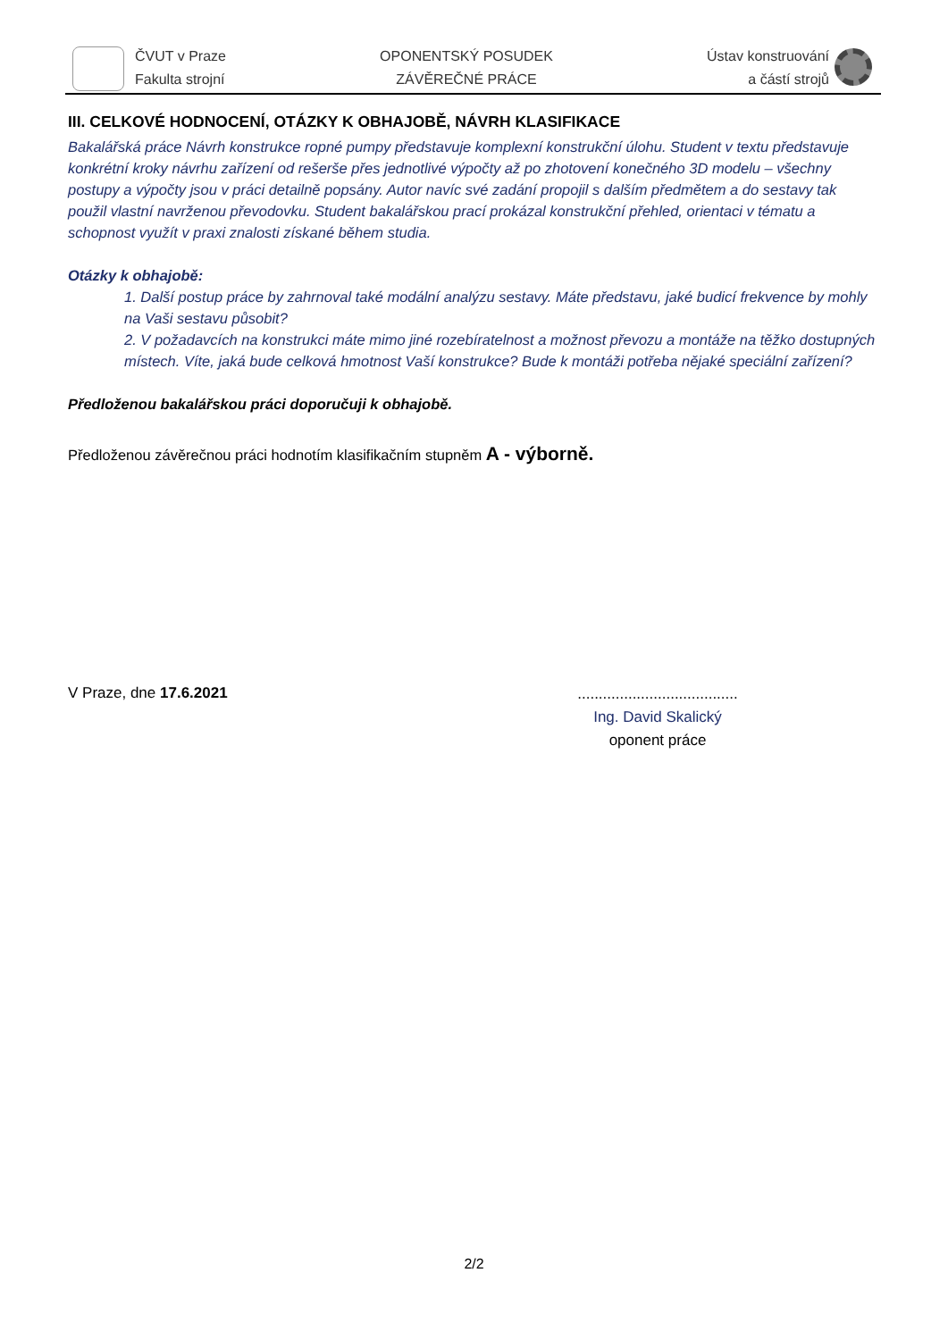ČVUT v Praze
Fakulta strojní
OPONENTSKÝ POSUDEK
ZÁVĚREČNÉ PRÁCE
Ústav konstruování
a částí strojů
III. CELKOVÉ HODNOCENÍ, OTÁZKY K OBHAJOBĚ, NÁVRH KLASIFIKACE
Bakalářská práce Návrh konstrukce ropné pumpy představuje komplexní konstrukční úlohu. Student v textu představuje konkrétní kroky návrhu zařízení od rešerše přes jednotlivé výpočty až po zhotovení konečného 3D modelu – všechny postupy a výpočty jsou v práci detailně popsány. Autor navíc své zadání propojil s dalším předmětem a do sestavy tak použil vlastní navrženou převodovku. Student bakalářskou prací prokázal konstrukční přehled, orientaci v tématu a schopnost využít v praxi znalosti získané během studia.
Otázky k obhajobě:
1. Další postup práce by zahrnoval také modální analýzu sestavy. Máte představu, jaké budicí frekvence by mohly na Vaši sestavu působit?
2. V požadavcích na konstrukci máte mimo jiné rozebíratelnost a možnost převozu a montáže na těžko dostupných místech. Víte, jaká bude celková hmotnost Vaší konstrukce? Bude k montáži potřeba nějaké speciální zařízení?
Předloženou bakalářskou práci doporučuji k obhajobě.
Předloženou závěrečnou práci hodnotím klasifikačním stupněm A - výborně.
V Praze, dne 17.6.2021
......................................
Ing. David Skalický
oponent práce
2/2